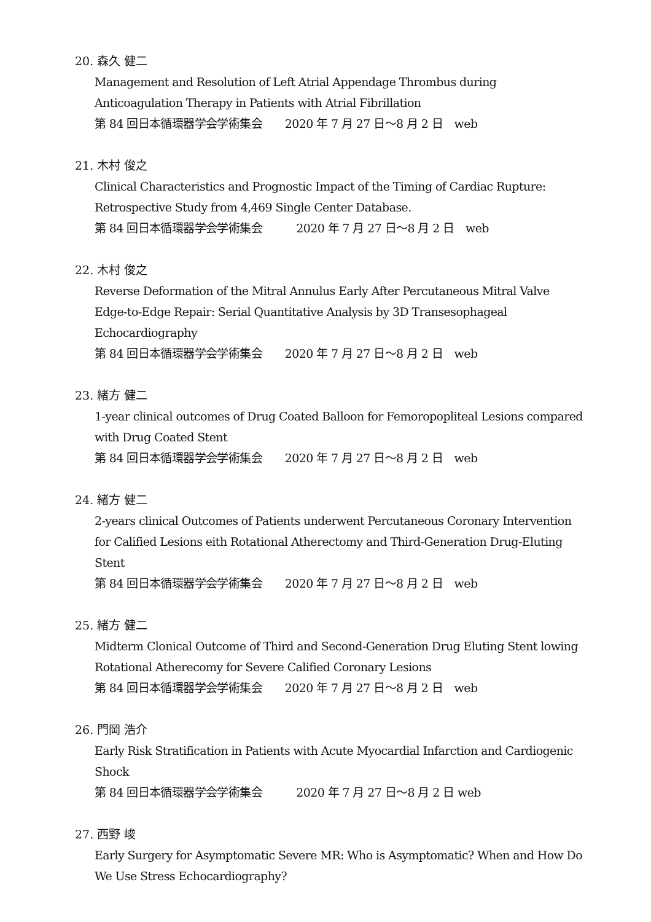20. 森久 健二
Management and Resolution of Left Atrial Appendage Thrombus during Anticoagulation Therapy in Patients with Atrial Fibrillation
第 84 回日本循環器学会学術集会　　2020 年 7 月 27 日～8 月 2 日　web
21. 木村 俊之
Clinical Characteristics and Prognostic Impact of the Timing of Cardiac Rupture: Retrospective Study from 4,469 Single Center Database.
第 84 回日本循環器学会学術集会　　　2020 年 7 月 27 日～8 月 2 日　web
22. 木村 俊之
Reverse Deformation of the Mitral Annulus Early After Percutaneous Mitral Valve Edge-to-Edge Repair: Serial Quantitative Analysis by 3D Transesophageal Echocardiography
第 84 回日本循環器学会学術集会　　2020 年 7 月 27 日～8 月 2 日　web
23. 緒方 健二
1-year clinical outcomes of Drug Coated Balloon for Femoropopliteal Lesions compared with Drug Coated Stent
第 84 回日本循環器学会学術集会　　2020 年 7 月 27 日～8 月 2 日　web
24. 緒方 健二
2-years clinical Outcomes of Patients underwent Percutaneous Coronary Intervention for Calified Lesions eith Rotational Atherectomy and Third-Generation Drug-Eluting Stent
第 84 回日本循環器学会学術集会　　2020 年 7 月 27 日～8 月 2 日　web
25. 緒方 健二
Midterm Clonical Outcome of Third and Second-Generation Drug Eluting Stent lowing Rotational Atherecomy for Severe Calified Coronary Lesions
第 84 回日本循環器学会学術集会　　2020 年 7 月 27 日～8 月 2 日　web
26. 門岡 浩介
Early Risk Stratification in Patients with Acute Myocardial Infarction and Cardiogenic Shock
第 84 回日本循環器学会学術集会　　　2020 年 7 月 27 日～8 月 2 日 web
27. 西野 峻
Early Surgery for Asymptomatic Severe MR: Who is Asymptomatic? When and How Do We Use Stress Echocardiography?